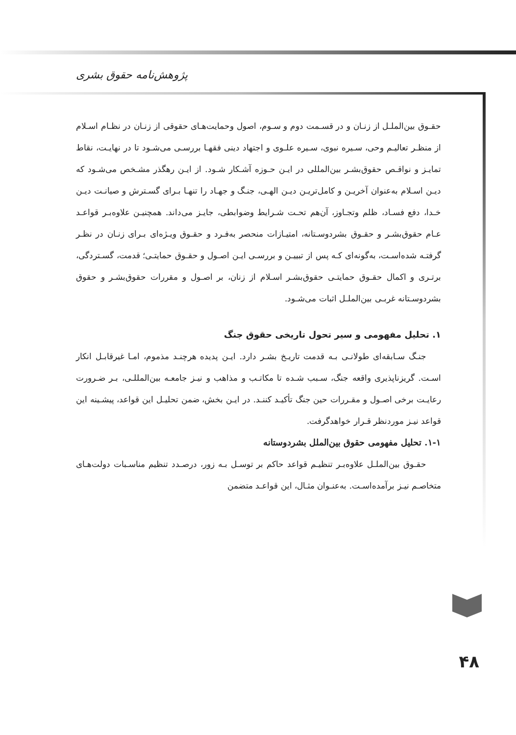پژوهش‌نامه حقوق بشری
حقـوق بین‌الملـل از زنـان و در قسـمت دوم و سـوم، اصول وحمایت‌هـای حقوقی از زنـان در نظـام اسـلام از منظـر تعالیـم وحی، سـیره نبوی، سـیره علـوی و اجتهاد دینی فقهـا بررسـی می‌شـود تا در نهایـت، نقاط تمایـز و نواقـص حقوق‌بشـر بین‌المللی در ایـن حـوزه آشـکار شـود. از ایـن رهگذر مشـخص می‌شـود که دیـن اسـلام به‌عنوان آخریـن و کامل‌تریـن دیـن الهـی، جنـگ و جهـاد را تنهـا بـرای گسـترش و صیانـت دیـن خـدا، دفع فسـاد، ظلم وتجـاوز، آن‌هم تحـت شـرایط وضوابطی، جایـز می‌داند. همچنیـن علاوه‌بـر قواعـد عـام حقوق‌بشـر و حقـوق بشردوسـتانه، امتیـازات منحصر به‌فـرد و حقـوق ویـژه‌ای بـرای زنـان در نظـر گرفتـه شده‌اسـت، به‌گونه‌ای کـه پس از تبییـن و بررسـی ایـن اصـول و حقـوق حمایتـی؛ قدمت، گسـتردگی، برتـری و اکمال حقـوق حمایتـی حقوق‌بشـر اسـلام از زنان، بر اصـول و مقررات حقوق‌بشـر و حقوق بشردوسـتانه غربـی بین‌الملـل اثبات می‌شـود.
۱. تحلیل مفهومی و سیر تحول تاریخی حقوق جنگ
جنـگ سـابقه‌ای طولانـی بـه قدمت تاریـخ بشـر دارد. ایـن پدیده هرچنـد مذموم، امـا غیرقابـل انکار اسـت. گریزناپذیری واقعه جنگ، سـبب شـده تا مکاتـب و مذاهب و نیـز جامعـه بین‌المللـی، بـر ضـرورت رعایـت برخی اصـول و مقـررات حین جنگ تأکیـد کننـد. در ایـن بخش، ضمن تحلیـل این قواعد، پیشـینه این قواعد نیـز موردنظر قـرار خواهدگرفت.
۱-۱. تحلیل مفهومی حقوق بین‌الملل بشردوستانه
حقـوق بین‌الملـل علاوه‌بـر تنظیـم قواعد حاکم بر توسـل بـه زور، درصـدد تنظیم مناسـبات دولت‌هـای متخاصـم نیـز برآمده‌اسـت. به‌عنـوان مثـال، این قواعـد متضمن
۴۸